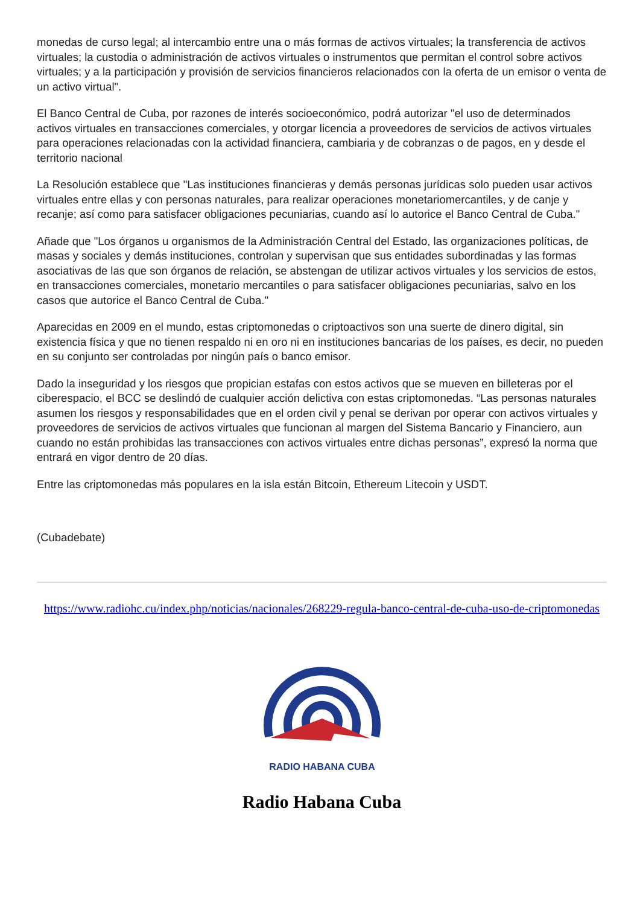monedas de curso legal; al intercambio entre una o más formas de activos virtuales; la transferencia de activos virtuales; la custodia o administración de activos virtuales o instrumentos que permitan el control sobre activos virtuales; y a la participación y provisión de servicios financieros relacionados con la oferta de un emisor o venta de un activo virtual".
El Banco Central de Cuba, por razones de interés socioeconómico, podrá autorizar "el uso de determinados activos virtuales en transacciones comerciales, y otorgar licencia a proveedores de servicios de activos virtuales para operaciones relacionadas con la actividad financiera, cambiaria y de cobranzas o de pagos, en y desde el territorio nacional
La Resolución establece que "Las instituciones financieras y demás personas jurídicas solo pueden usar activos virtuales entre ellas y con personas naturales, para realizar operaciones monetariomercantiles, y de canje y recanje; así como para satisfacer obligaciones pecuniarias, cuando así lo autorice el Banco Central de Cuba."
Añade que "Los órganos u organismos de la Administración Central del Estado, las organizaciones políticas, de masas y sociales y demás instituciones, controlan y supervisan que sus entidades subordinadas y las formas asociativas de las que son órganos de relación, se abstengan de utilizar activos virtuales y los servicios de estos, en transacciones comerciales, monetario mercantiles o para satisfacer obligaciones pecuniarias, salvo en los casos que autorice el Banco Central de Cuba."
Aparecidas en 2009 en el mundo, estas criptomonedas o criptoactivos son una suerte de dinero digital, sin existencia física y que no tienen respaldo ni en oro ni en instituciones bancarias de los países, es decir, no pueden en su conjunto ser controladas por ningún país o banco emisor.
Dado la inseguridad y los riesgos que propician estafas con estos activos que se mueven en billeteras por el ciberespacio, el BCC se deslindó de cualquier acción delictiva con estas criptomonedas. “Las personas naturales asumen los riesgos y responsabilidades que en el orden civil y penal se derivan por operar con activos virtuales y proveedores de servicios de activos virtuales que funcionan al margen del Sistema Bancario y Financiero, aun cuando no están prohibidas las transacciones con activos virtuales entre dichas personas”, expresó la norma que entrará en vigor dentro de 20 días.
Entre las criptomonedas más populares en la isla están Bitcoin, Ethereum Litecoin y USDT.
(Cubadebate)
https://www.radiohc.cu/index.php/noticias/nacionales/268229-regula-banco-central-de-cuba-uso-de-criptomonedas
RADIO HABANA CUBA
Radio Habana Cuba